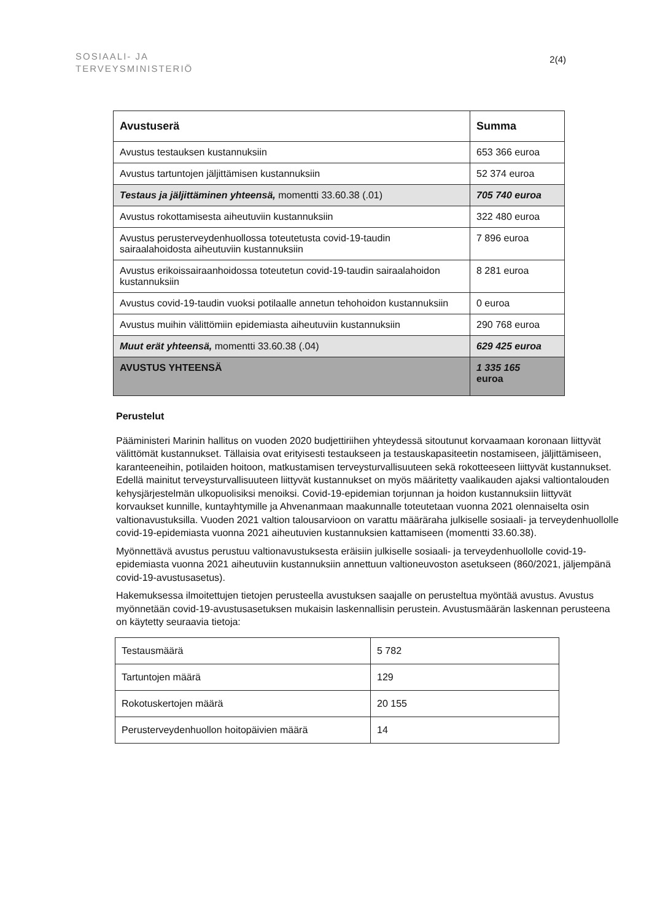SOSIAALI- JA
TERVEYSMINISTERIÖ
2(4)
| Avustuserä | Summa |
| --- | --- |
| Avustus testauksen kustannuksiin | 653 366 euroa |
| Avustus tartuntojen jäljittämisen kustannuksiin | 52 374 euroa |
| Testaus ja jäljittäminen yhteensä, momentti 33.60.38 (.01) | 705 740 euroa |
| Avustus rokottamisesta aiheutuviin kustannuksiin | 322 480 euroa |
| Avustus perusterveydenhuollossa toteutetusta covid-19-taudin sairaalahoidosta aiheutuviin kustannuksiin | 7 896 euroa |
| Avustus erikoissairaanhoidossa toteutetun covid-19-taudin sairaalahoidon kustannuksiin | 8 281 euroa |
| Avustus covid-19-taudin vuoksi potilaalle annetun tehohoidon kustannuksiin | 0 euroa |
| Avustus muihin välittömiin epidemiasta aiheutuviin kustannuksiin | 290 768 euroa |
| Muut erät yhteensä, momentti 33.60.38 (.04) | 629 425 euroa |
| AVUSTUS YHTEENSÄ | 1 335 165 euroa |
Perustelut
Pääministeri Marinin hallitus on vuoden 2020 budjettiriihen yhteydessä sitoutunut korvaamaan koronaan liittyvät välittömät kustannukset. Tällaisia ovat erityisesti testaukseen ja testauskapasiteetin nostamiseen, jäljittämiseen, karanteeneihin, potilaiden hoitoon, matkustamisen terveysturvallisuuteen sekä rokotteeseen liittyvät kustannukset. Edellä mainitut terveysturvallisuuteen liittyvät kustannukset on myös määritetty vaalikauden ajaksi valtiontalouden kehysjärjestelmän ulkopuolisiksi menoiksi. Covid-19-epidemian torjunnan ja hoidon kustannuksiin liittyvät korvaukset kunnille, kuntayhtymille ja Ahvenanmaan maakunnalle toteutetaan vuonna 2021 olennaiselta osin valtionavustuksilla. Vuoden 2021 valtion talousarvioon on varattu määräraha julkiselle sosiaali- ja terveydenhuollolle covid-19-epidemiasta vuonna 2021 aiheutuvien kustannuksien kattamiseen (momentti 33.60.38).
Myönnettävä avustus perustuu valtionavustuksesta eräisiin julkiselle sosiaali- ja terveydenhuollolle covid-19-epidemiasta vuonna 2021 aiheutuviin kustannuksiin annettuun valtioneuvoston asetukseen (860/2021, jäljempänä covid-19-avustusasetus).
Hakemuksessa ilmoitettujen tietojen perusteella avustuksen saajalle on perusteltua myöntää avustus. Avustus myönnetään covid-19-avustusasetuksen mukaisin laskennallisin perustein. Avustusmäärän laskennan perusteena on käytetty seuraavia tietoja:
| Testausmäärä | 5 782 |
| Tartuntojen määrä | 129 |
| Rokotuskertojen määrä | 20 155 |
| Perusterveydenhuollon hoitopäivien määrä | 14 |